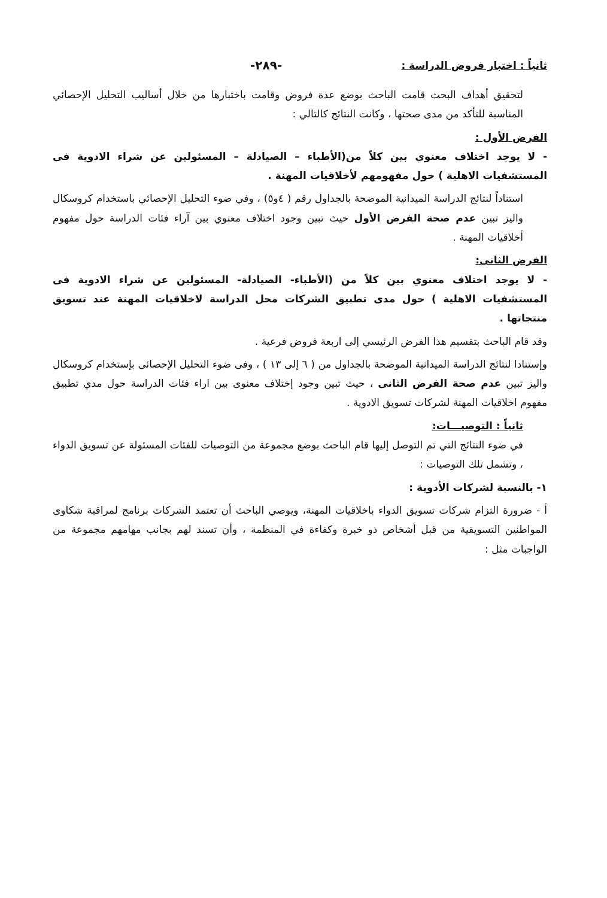ثانياً : اختبار فروض الدراسة :
-٢٨٩-
لتحقيق أهداف البحث قامت الباحث بوضع عدة فروض وقامت باختبارها من خلال أساليب التحليل الإحصائي المناسبة للتأكد من مدى صحتها ، وكانت النتائج كالتالي :
الفرض الأول :
- لا يوجد اختلاف معنوي بين كلاً من(الأطباء – الصيادلة – المسئولين عن شراء الادوية فى المستشفيات الاهلية ) حول مفهومهم لأخلاقيات المهنة .
استناداً لنتائج الدراسة الميدانية الموضحة بالجداول رقم ( ٤و٥) ، وفي ضوء التحليل الإحصائي باستخدام كروسكال واليز تبين عدم صحة الفرض الأول حيث تبين وجود اختلاف معنوي بين آراء فئات الدراسة حول مفهوم أخلاقيات المهنة .
الفرض الثانى:
- لا يوجد اختلاف معنوي بين كلاً من (الأطباء- الصيادلة- المسئولين عن شراء الادوية فى المستشفيات الاهلية ) حول مدى تطبيق الشركات محل الدراسة لاخلاقيات المهنة عند تسويق منتجاتها .
وقد قام الباحث بتقسيم هذا الفرض الرئيسي إلى اربعة فروض فرعية .
وإستنادا لنتائج الدراسة الميدانية الموضحة بالجداول من ( ٦ إلى ١٣ ) ، وفى ضوء التحليل الإحصائى بإستخدام كروسكال واليز تبين عدم صحة الفرض الثانى ، حيث تبين وجود إختلاف معنوى بين اراء فئات الدراسة حول مدي تطبيق مفهوم اخلاقيات المهنة لشركات تسويق الادوية .
ثانياً : التوصيـــات:
في ضوء النتائج التي تم التوصل إليها قام الباحث بوضع مجموعة من التوصيات للفئات المسئولة عن تسويق الدواء ، وتشمل تلك التوصيات :
١- بالنسبة لشركات الأدوية :
أ - ضرورة التزام شركات تسويق الدواء باخلاقيات المهنة، ويوصي الباحث أن تعتمد الشركات برنامج لمراقبة شكاوى المواطنين التسويقية من قبل أشخاص ذو خبرة وكفاءة في المنظمة ، وأن تسند لهم بجانب مهامهم مجموعة من الواجبات مثل :